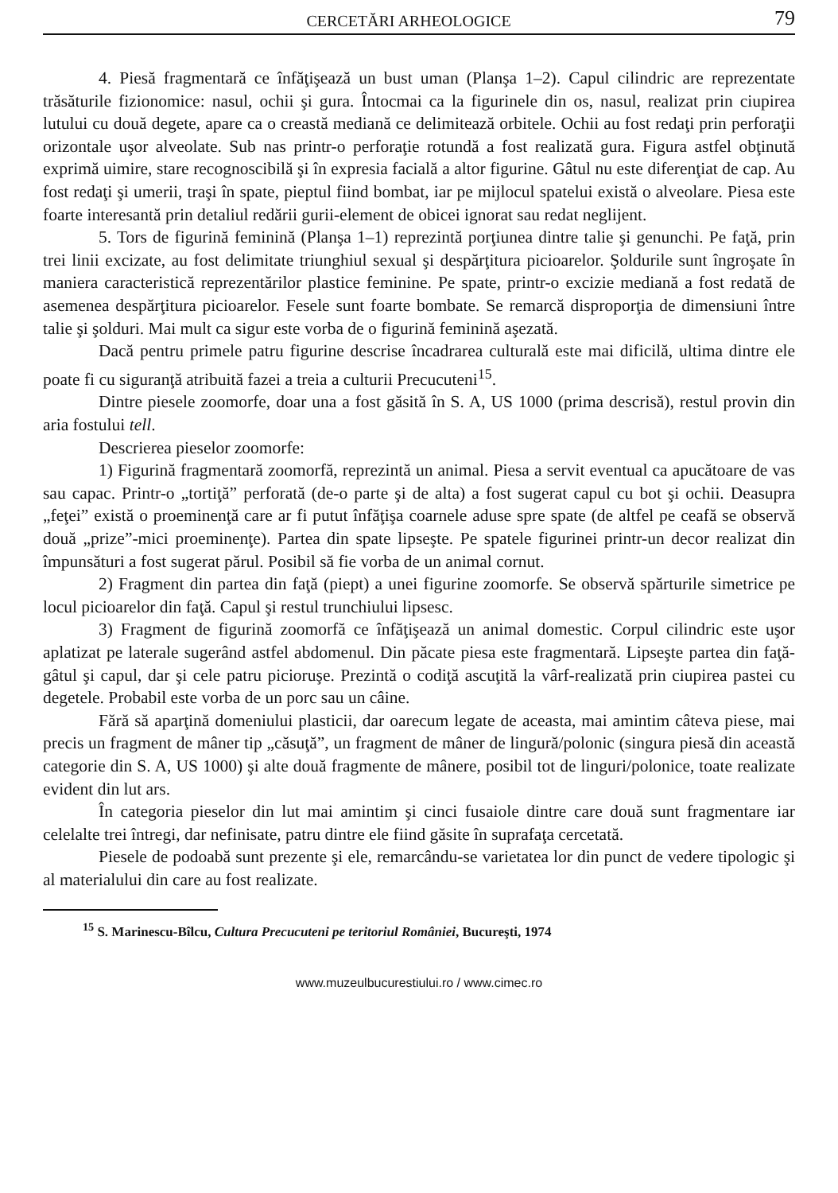CERCETĂRI ARHEOLOGICE 79
4. Piesă fragmentară ce înfăţişează un bust uman (Planşa 1–2). Capul cilindric are reprezentate trăsăturile fizionomice: nasul, ochii şi gura. Întocmai ca la figurinele din os, nasul, realizat prin ciupirea lutului cu două degete, apare ca o creastă mediană ce delimitează orbitele. Ochii au fost redaţi prin perforaţii orizontale uşor alveolate. Sub nas printr-o perforaţie rotundă a fost realizată gura. Figura astfel obţinută exprimă uimire, stare recognoscibilă şi în expresia facială a altor figurine. Gâtul nu este diferenţiat de cap. Au fost redaţi şi umerii, traşi în spate, pieptul fiind bombat, iar pe mijlocul spatelui există o alveolare. Piesa este foarte interesantă prin detaliul redării gurii-element de obicei ignorat sau redat neglijent.
5. Tors de figurină feminină (Planşa 1–1) reprezintă porţiunea dintre talie şi genunchi. Pe faţă, prin trei linii excizate, au fost delimitate triunghiul sexual şi despărţitura picioarelor. Şoldurile sunt îngroşate în maniera caracteristică reprezentărilor plastice feminine. Pe spate, printr-o excizie mediană a fost redată de asemenea despărţitura picioarelor. Fesele sunt foarte bombate. Se remarcă disproporţia de dimensiuni între talie şi şolduri. Mai mult ca sigur este vorba de o figurină feminină aşezată.
Dacă pentru primele patru figurine descrise încadrarea culturală este mai dificilă, ultima dintre ele poate fi cu siguranţă atribuită fazei a treia a culturii Precucuteni<sup>15</sup>.
Dintre piesele zoomorfe, doar una a fost găsită în S. A, US 1000 (prima descrisă), restul provin din aria fostului tell.
Descrierea pieselor zoomorfe:
1) Figurină fragmentară zoomorfă, reprezintă un animal. Piesa a servit eventual ca apucătoare de vas sau capac. Printr-o „tortiţă” perforată (de-o parte şi de alta) a fost sugerat capul cu bot şi ochii. Deasupra „feţei” există o proeminenţă care ar fi putut înfăţişa coarnele aduse spre spate (de altfel pe ceafă se observă două „prize”-mici proeminenţe). Partea din spate lipseşte. Pe spatele figurinei printr-un decor realizat din împunsături a fost sugerat părul. Posibil să fie vorba de un animal cornut.
2) Fragment din partea din faţă (piept) a unei figurine zoomorfe. Se observă spărturile simetrice pe locul picioarelor din faţă. Capul şi restul trunchiului lipsesc.
3) Fragment de figurină zoomorfă ce înfăţişează un animal domestic. Corpul cilindric este uşor aplatizat pe laterale sugerând astfel abdomenul. Din păcate piesa este fragmentară. Lipseşte partea din faţă-gâtul şi capul, dar şi cele patru picioruşe. Prezintă o codiţă ascuţită la vârf-realizată prin ciupirea pastei cu degetele. Probabil este vorba de un porc sau un câine.
Fără să aparţină domeniului plasticii, dar oarecum legate de aceasta, mai amintim câteva piese, mai precis un fragment de mâner tip „căsuţă”, un fragment de mâner de lingură/polonic (singura piesă din această categorie din S. A, US 1000) şi alte două fragmente de mânere, posibil tot de linguri/polonice, toate realizate evident din lut ars.
În categoria pieselor din lut mai amintim şi cinci fusaiole dintre care două sunt fragmentare iar celelalte trei întregi, dar nefinisate, patru dintre ele fiind găsite în suprafaţa cercetată.
Piesele de podoabă sunt prezente şi ele, remarcându-se varietatea lor din punct de vedere tipologic şi al materialului din care au fost realizate.
<sup>15</sup> S. Marinescu-Bîlcu, Cultura Precucuteni pe teritoriul României, Bucureşti, 1974
www.muzeulbucurestiului.ro / www.cimec.ro